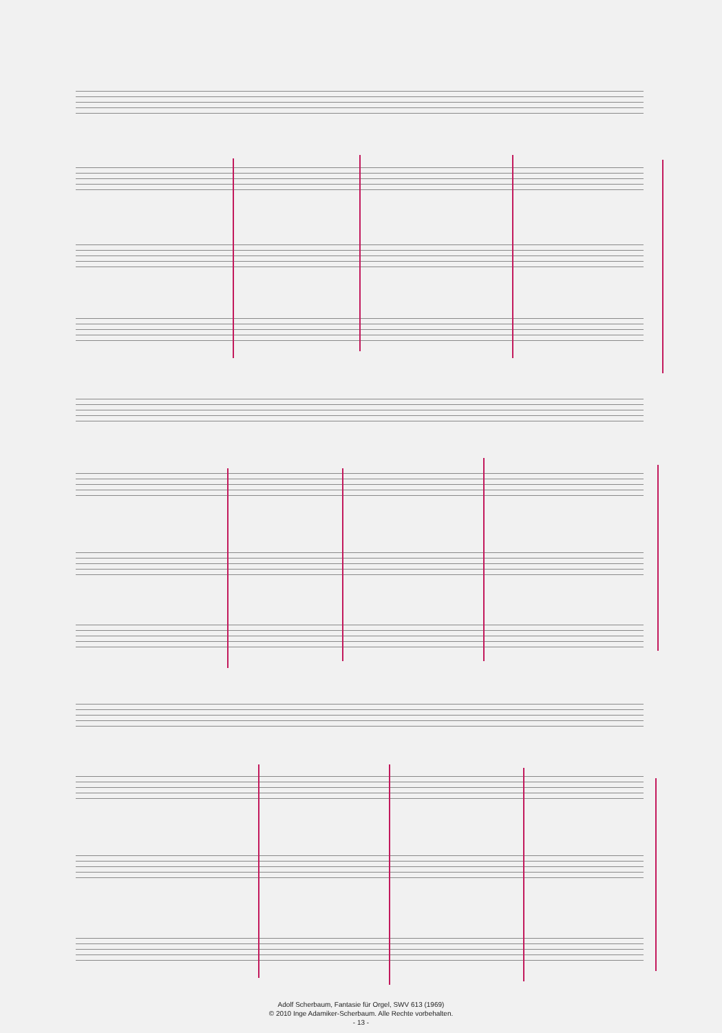Adolf Scherbaum, Fantasie für Orgel, SWV 613 (1969)
© 2010 Inge Adamiker-Scherbaum. Alle Rechte vorbehalten.
- 13 -